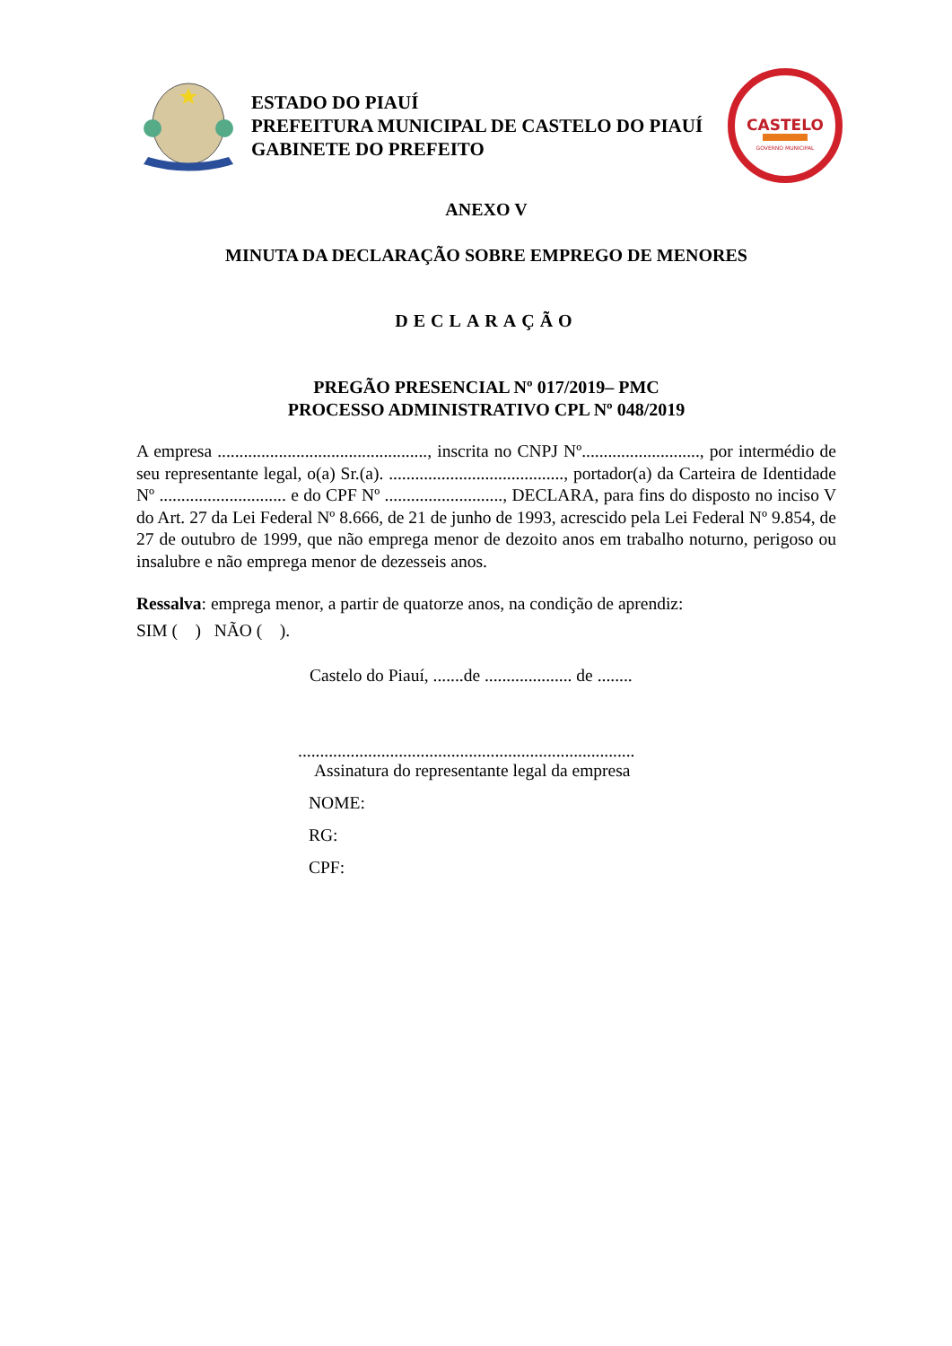ESTADO DO PIAUÍ
PREFEITURA MUNICIPAL DE CASTELO DO PIAUÍ
GABINETE DO PREFEITO
CASTELO
GOVERNO MUNICIPAL
ANEXO V
MINUTA DA DECLARAÇÃO SOBRE EMPREGO DE MENORES
DECLARAÇÃO
PREGÃO PRESENCIAL Nº 017/2019– PMC
PROCESSO ADMINISTRATIVO CPL Nº 048/2019
A empresa ................................................, inscrita no CNPJ Nº..........................., por intermédio de seu representante legal, o(a) Sr.(a). ........................................, portador(a) da Carteira de Identidade Nº ............................. e do CPF Nº ..........................., DECLARA, para fins do disposto no inciso V do Art. 27 da Lei Federal Nº 8.666, de 21 de junho de 1993, acrescido pela Lei Federal Nº 9.854, de 27 de outubro de 1999, que não emprega menor de dezoito anos em trabalho noturno, perigoso ou insalubre e não emprega menor de dezesseis anos.
Ressalva: emprega menor, a partir de quatorze anos, na condição de aprendiz:
SIM ( ) NÃO ( ).
Castelo do Piauí, .......de .................... de ........
.............................................................................
Assinatura do representante legal da empresa
NOME:
RG:
CPF: